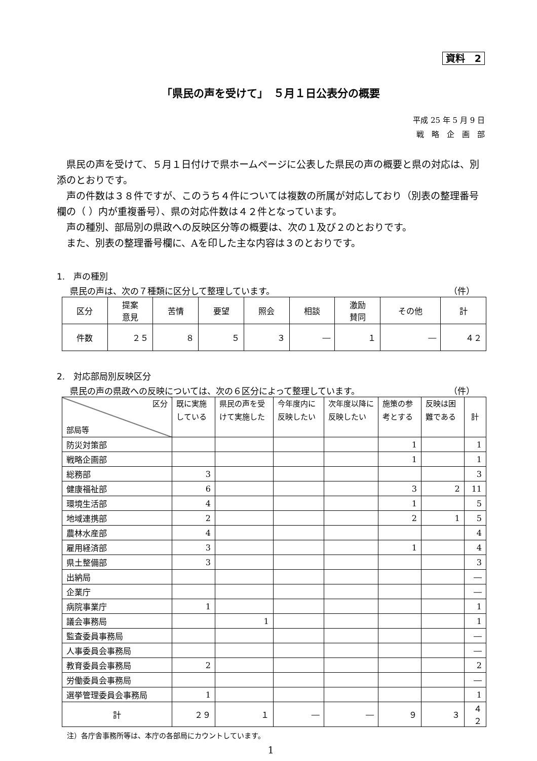資料　2
「県民の声を受けて」　５月１日公表分の概要
平成 25 年 5 月 9 日
戦　略　企　画　部
県民の声を受けて、５月１日付けで県ホームページに公表した県民の声の概要と県の対応は、別添のとおりです。
声の件数は３８件ですが、このうち４件については複数の所属が対応しており（別表の整理番号欄の（ ）内が重複番号）、県の対応件数は４２件となっています。
声の種別、部局別の県政への反映区分等の概要は、次の１及び２のとおりです。
また、別表の整理番号欄に、Aを印した主な内容は３のとおりです。
1.　声の種別
県民の声は、次の７種類に区分して整理しています。 （件）
| 区分 | 提案 意見 | 苦情 | 要望 | 照会 | 相談 | 激励 賛同 | その他 | 計 |
| --- | --- | --- | --- | --- | --- | --- | --- | --- |
| 件数 | ２５ | ８ | ５ | ３ | ― | １ | ― | ４２ |
2.　対応部局別反映区分
県民の声の県政への反映については、次の６区分によって整理しています。 （件）
| 区分 部局等 | 既に実施している | 県民の声を受けて実施した | 今年度内に反映したい | 次年度以降に反映したい | 施策の参考とする | 反映は困難である | 計 |
| --- | --- | --- | --- | --- | --- | --- | --- |
| 防災対策部 | | | | | 1 | | 1 |
| 戦略企画部 | | | | | 1 | | 1 |
| 総務部 | 3 | | | | | | 3 |
| 健康福祉部 | 6 | | | | 3 | 2 | 11 |
| 環境生活部 | 4 | | | | 1 | | 5 |
| 地域連携部 | 2 | | | | 2 | 1 | 5 |
| 農林水産部 | 4 | | | | | | 4 |
| 雇用経済部 | 3 | | | | 1 | | 4 |
| 県土整備部 | 3 | | | | | | 3 |
| 出納局 | | | | | | | ― |
| 企業庁 | | | | | | | ― |
| 病院事業庁 | 1 | | | | | | 1 |
| 議会事務局 | | 1 | | | | | 1 |
| 監査委員事務局 | | | | | | | ― |
| 人事委員会事務局 | | | | | | | ― |
| 教育委員会事務局 | 2 | | | | | | 2 |
| 労働委員会事務局 | | | | | | | ― |
| 選挙管理委員会事務局 | 1 | | | | | | 1 |
| 計 | ２９ | １ | ― | ― | ９ | ３ | ４２ |
注）各庁舎事務所等は、本庁の各部局にカウントしています。
1